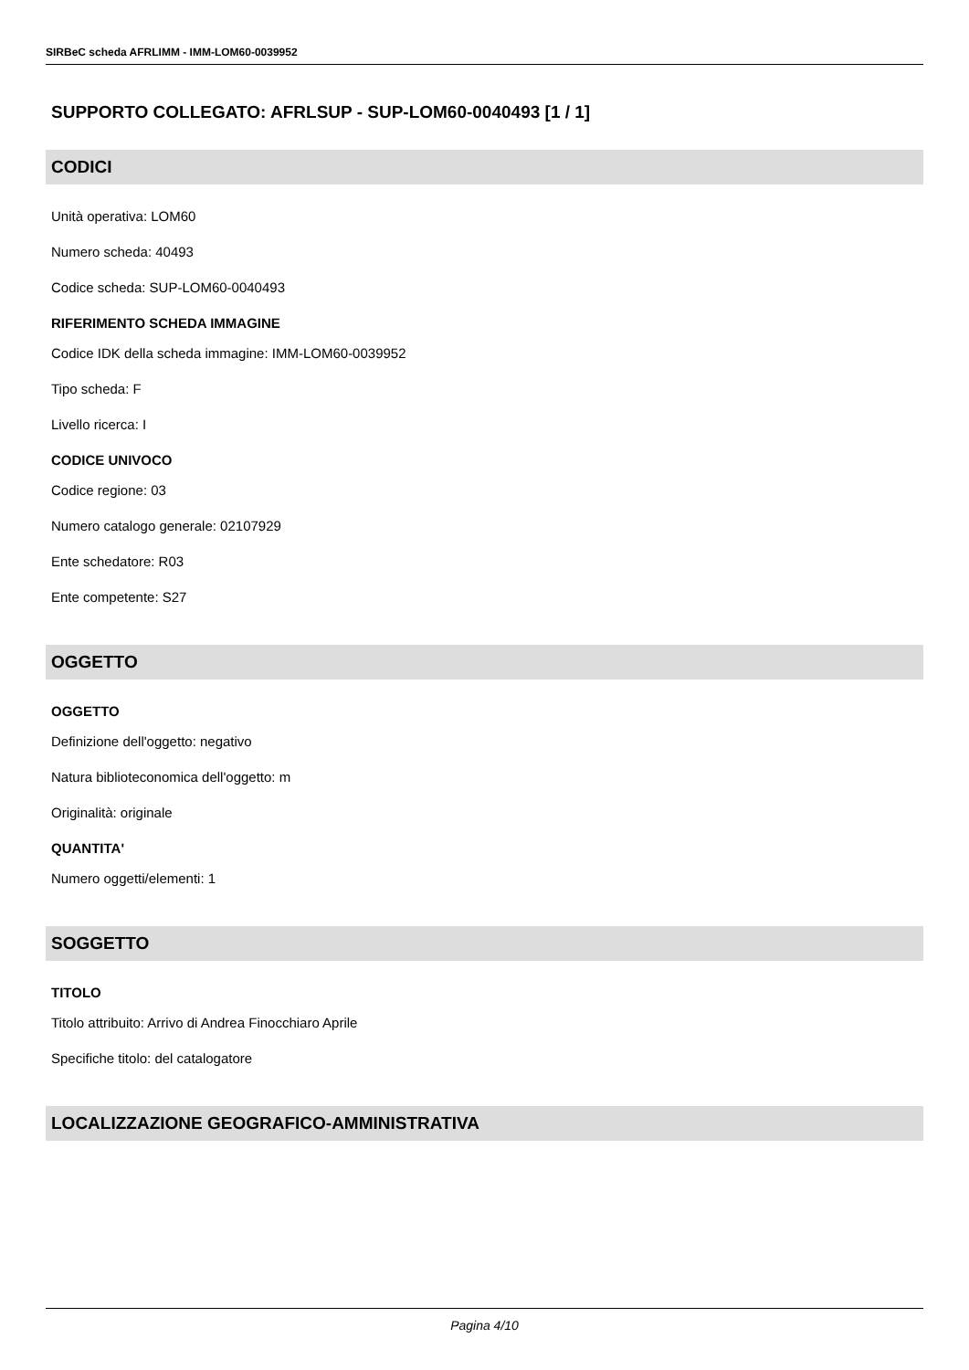SIRBeC scheda AFRLIMM - IMM-LOM60-0039952
SUPPORTO COLLEGATO: AFRLSUP - SUP-LOM60-0040493 [1 / 1]
CODICI
Unità operativa: LOM60
Numero scheda: 40493
Codice scheda: SUP-LOM60-0040493
RIFERIMENTO SCHEDA IMMAGINE
Codice IDK della scheda immagine: IMM-LOM60-0039952
Tipo scheda: F
Livello ricerca: I
CODICE UNIVOCO
Codice regione: 03
Numero catalogo generale: 02107929
Ente schedatore: R03
Ente competente: S27
OGGETTO
OGGETTO
Definizione dell'oggetto: negativo
Natura biblioteconomica dell'oggetto: m
Originalità: originale
QUANTITA'
Numero oggetti/elementi: 1
SOGGETTO
TITOLO
Titolo attribuito: Arrivo di Andrea Finocchiaro Aprile
Specifiche titolo: del catalogatore
LOCALIZZAZIONE GEOGRAFICO-AMMINISTRATIVA
Pagina 4/10